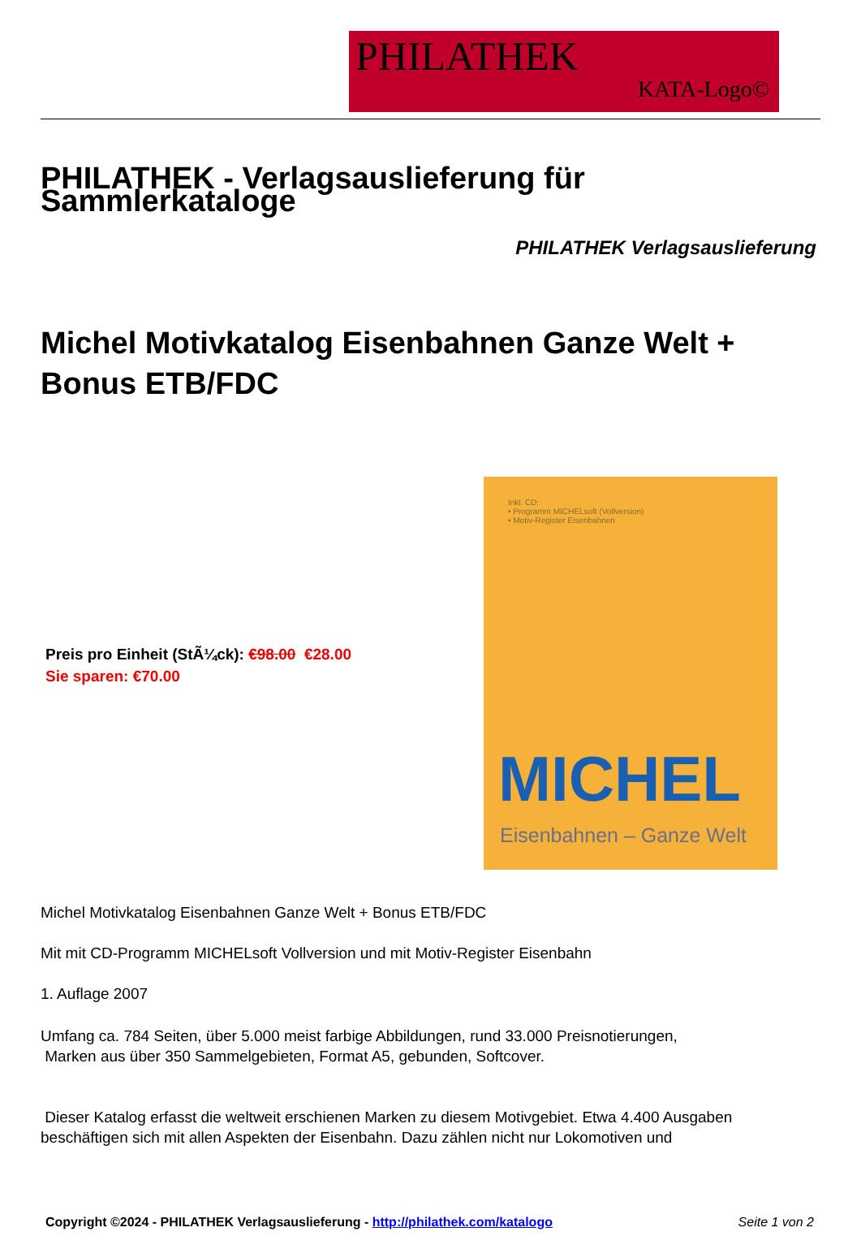PHILATHEK
KATA-Logo©
PHILATHEK - Verlagsauslieferung für Sammlerkataloge
PHILATHEK Verlagsauslieferung
Michel Motivkatalog Eisenbahnen Ganze Welt + Bonus ETB/FDC
Preis pro Einheit (StÃ¼ck): €98.00 €28.00
Sie sparen: €70.00
Inkl. CD:
• Programm MICHELsoft (Vollversion)
• Motiv-Register Eisenbahnen
MICHEL
Eisenbahnen – Ganze Welt
Michel Motivkatalog Eisenbahnen Ganze Welt + Bonus ETB/FDC
Mit mit CD-Programm MICHELsoft Vollversion und mit Motiv-Register Eisenbahn
1. Auflage 2007
Umfang ca. 784 Seiten, über 5.000 meist farbige Abbildungen, rund 33.000 Preisnotierungen,
Marken aus über 350 Sammelgebieten, Format A5, gebunden, Softcover.
Dieser Katalog erfasst die weltweit erschienen Marken zu diesem Motivgebiet. Etwa 4.400 Ausgaben beschäftigen sich mit allen Aspekten der Eisenbahn. Dazu zählen nicht nur Lokomotiven und
Copyright ©2024 - PHILATHEK Verlagsauslieferung - http://philathek.com/katalogo Seite 1 von 2